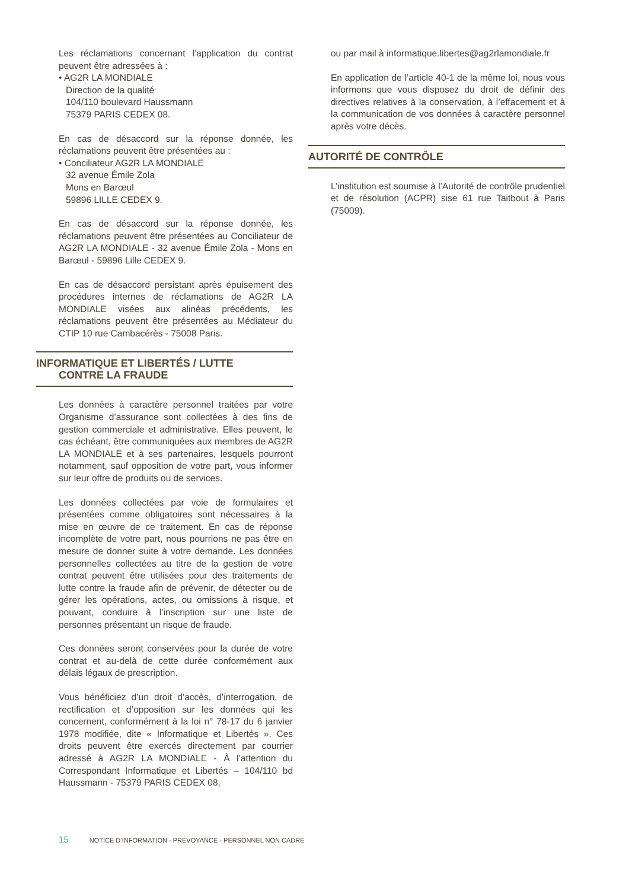Les réclamations concernant l’application du contrat peuvent être adressées à :
• AG2R LA MONDIALE
Direction de la qualité
104/110 boulevard Haussmann
75379 PARIS CEDEX 08.
En cas de désaccord sur la réponse donnée, les réclamations peuvent être présentées au :
• Conciliateur AG2R LA MONDIALE
32 avenue Émile Zola
Mons en Barœul
59896 LILLE CEDEX 9.
En cas de désaccord sur la réponse donnée, les réclamations peuvent être présentées au Conciliateur de AG2R LA MONDIALE - 32 avenue Émile Zola - Mons en Barœul - 59896 Lille CEDEX 9.
En cas de désaccord persistant après épuisement des procédures internes de réclamations de AG2R LA MONDIALE visées aux alinéas précédents, les réclamations peuvent être présentées au Médiateur du CTIP 10 rue Cambacérès - 75008 Paris.
INFORMATIQUE ET LIBERTÉS / LUTTE
CONTRE LA FRAUDE
Les données à caractère personnel traitées par votre Organisme d’assurance sont collectées à des fins de gestion commerciale et administrative. Elles peuvent, le cas échéant, être communiquées aux membres de AG2R LA MONDIALE et à ses partenaires, lesquels pourront notamment, sauf opposition de votre part, vous informer sur leur offre de produits ou de services.
Les données collectées par voie de formulaires et présentées comme obligatoires sont nécessaires à la mise en œuvre de ce traitement. En cas de réponse incomplète de votre part, nous pourrions ne pas être en mesure de donner suite à votre demande. Les données personnelles collectées au titre de la gestion de votre contrat peuvent être utilisées pour des traitements de lutte contre la fraude afin de prévenir, de détecter ou de gérer les opérations, actes, ou omissions à risque, et pouvant, conduire à l’inscription sur une liste de personnes présentant un risque de fraude.
Ces données seront conservées pour la durée de votre contrat et au-delà de cette durée conformément aux délais légaux de prescription.
Vous bénéficiez d’un droit d’accès, d’interrogation, de rectification et d’opposition sur les données qui les concernent, conformément à la loi n° 78-17 du 6 janvier 1978 modifiée, dite « Informatique et Libertés ». Ces droits peuvent être exercés directement par courrier adressé à AG2R LA MONDIALE - À l’attention du Correspondant Informatique et Libertés – 104/110 bd Haussmann - 75379 PARIS CEDEX 08,
ou par mail à informatique.libertes@ag2rlamondiale.fr
En application de l’article 40-1 de la même loi, nous vous informons que vous disposez du droit de définir des directives relatives à la conservation, à l’effacement et à la communication de vos données à caractère personnel après votre décès.
AUTORITÉ DE CONTRÔLE
L’institution est soumise à l’Autorité de contrôle prudentiel et de résolution (ACPR) sise 61 rue Taitbout à Paris (75009).
15 NOTICE D’INFORMATION - PRÉVOYANCE - PERSONNEL NON CADRE